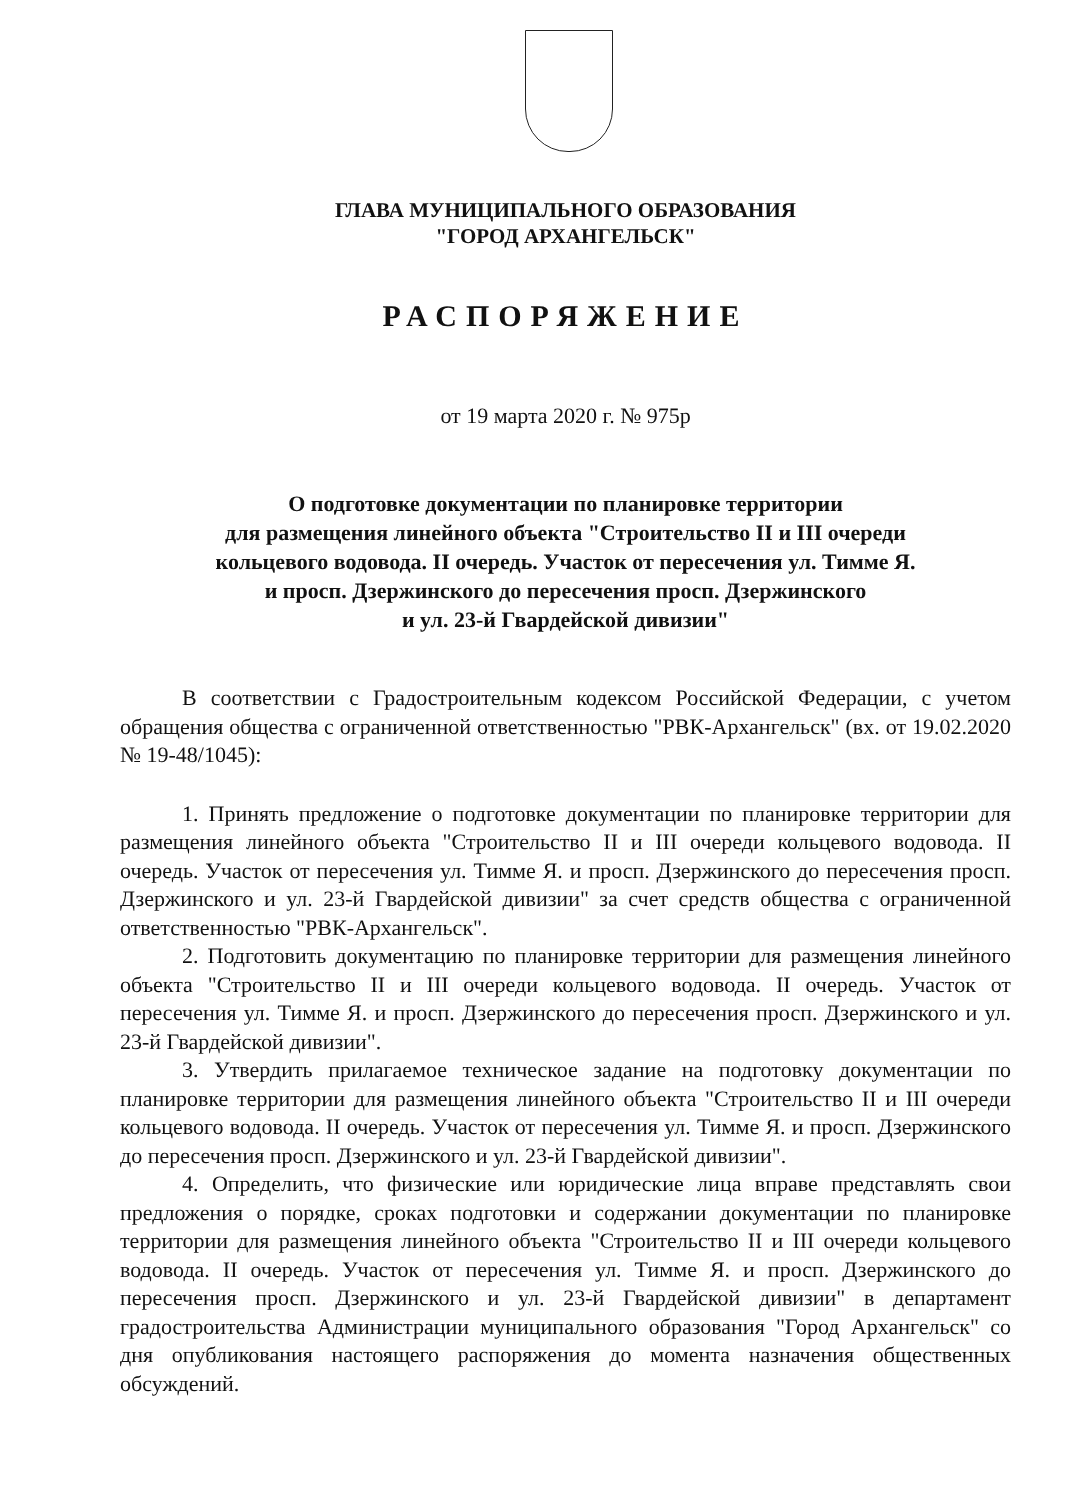ГЛАВА МУНИЦИПАЛЬНОГО ОБРАЗОВАНИЯ
"ГОРОД АРХАНГЕЛЬСК"
РАСПОРЯЖЕНИЕ
от 19 марта 2020 г. № 975р
О подготовке документации по планировке территории
для размещения линейного объекта "Строительство II и III очереди
кольцевого водовода. II очередь. Участок от пересечения ул. Тимме Я.
и просп. Дзержинского до пересечения просп. Дзержинского
и ул. 23-й Гвардейской дивизии"
В соответствии с Градостроительным кодексом Российской Федерации, с учетом обращения общества с ограниченной ответственностью "РВК-Архангельск" (вх. от 19.02.2020 № 19-48/1045):
1. Принять предложение о подготовке документации по планировке территории для размещения линейного объекта "Строительство II и III очереди кольцевого водовода. II очередь. Участок от пересечения ул. Тимме Я. и просп. Дзержинского до пересечения просп. Дзержинского и ул. 23-й Гвардейской дивизии" за счет средств общества с ограниченной ответственностью "РВК-Архангельск".
2. Подготовить документацию по планировке территории для размещения линейного объекта "Строительство II и III очереди кольцевого водовода. II очередь. Участок от пересечения ул. Тимме Я. и просп. Дзержинского до пересечения просп. Дзержинского и ул. 23-й Гвардейской дивизии".
3. Утвердить прилагаемое техническое задание на подготовку документации по планировке территории для размещения линейного объекта "Строительство II и III очереди кольцевого водовода. II очередь. Участок от пересечения ул. Тимме Я. и просп. Дзержинского до пересечения просп. Дзержинского и ул. 23-й Гвардейской дивизии".
4. Определить, что физические или юридические лица вправе представлять свои предложения о порядке, сроках подготовки и содержании документации по планировке территории для размещения линейного объекта "Строительство II и III очереди кольцевого водовода. II очередь. Участок от пересечения ул. Тимме Я. и просп. Дзержинского до пересечения просп. Дзержинского и ул. 23-й Гвардейской дивизии" в департамент градостроительства Администрации муниципального образования "Город Архангельск" со дня опубликования настоящего распоряжения до момента назначения общественных обсуждений.